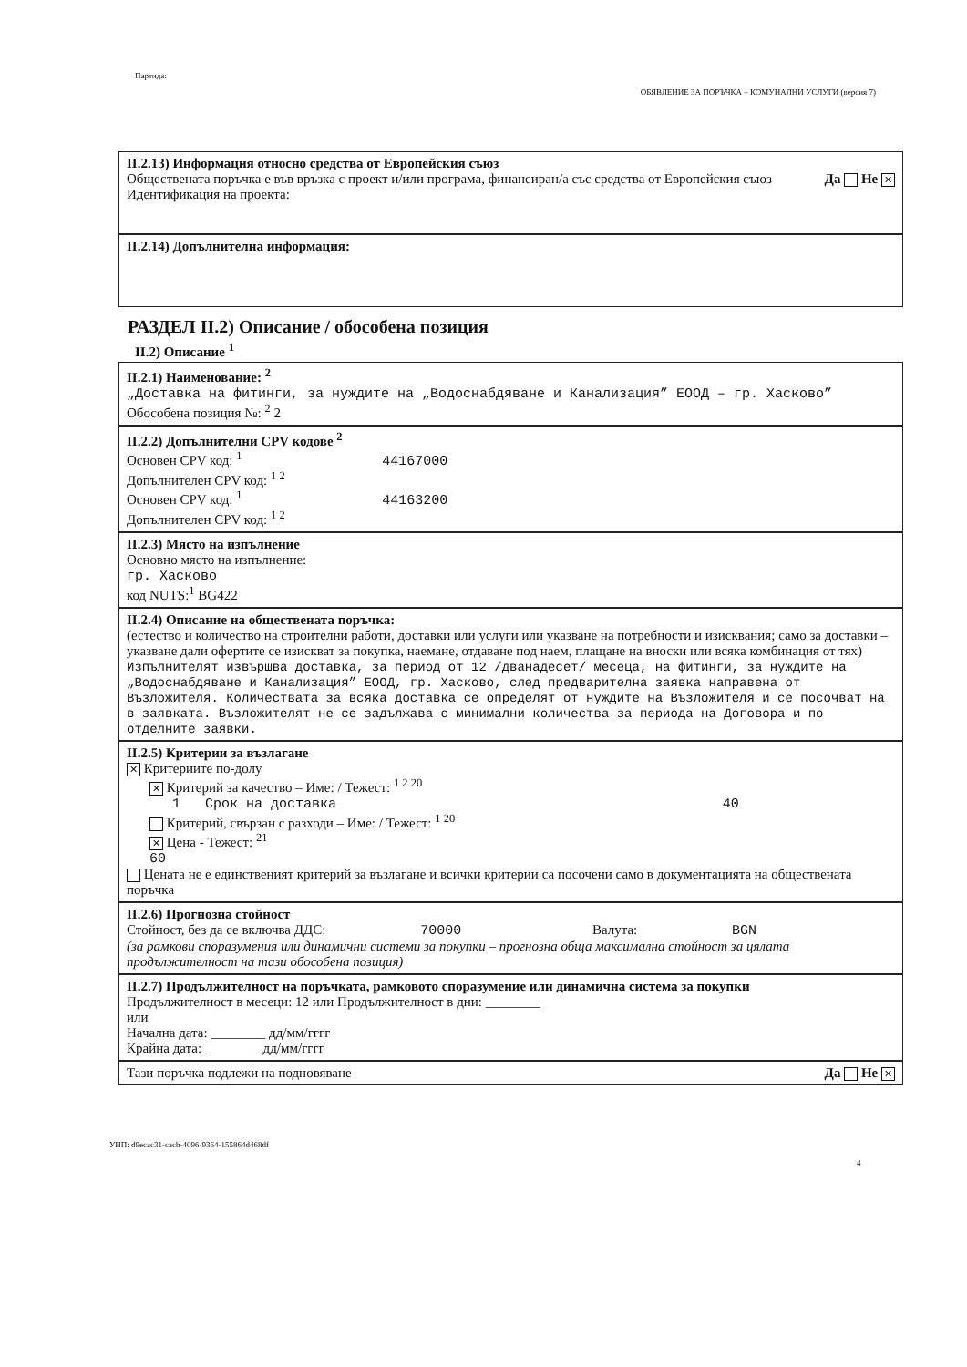Партида:
ОБЯВЛЕНИЕ ЗА ПОРЪЧКА – КОМУНАЛНИ УСЛУГИ (версия 7)
II.2.13) Информация относно средства от Европейския съюз
Обществената поръчка е във връзка с проект и/или програма, финансиран/а със средства от Европейския съюз
Да Не ✕
Идентификация на проекта:
II.2.14) Допълнителна информация:
РАЗДЕЛ II.2) Описание / обособена позиция
II.2) Описание <sup>1</sup>
II.2.1) Наименование: <sup>2</sup>
„Доставка на фитинги, за нуждите на „Водоснабдяване и Канализация” ЕООД – гр. Хасково”
Обособена позиция №: <sup>2</sup> 2
II.2.2) Допълнителни CPV кодове <sup>2</sup>
Основен CPV код: <sup>1</sup> 44167000
Допълнителен CPV код: <sup>1 2</sup>
Основен CPV код: <sup>1</sup> 44163200
Допълнителен CPV код: <sup>1 2</sup>
II.2.3) Място на изпълнение
Основно място на изпълнение:
гр. Хасково
код NUTS:<sup>1</sup> BG422
II.2.4) Описание на обществената поръчка:
(естество и количество на строителни работи, доставки или услуги или указване на потребности и изисквания; само за доставки – указване дали офертите се изискват за покупка, наемане, отдаване под наем, плащане на вноски или всяка комбинация от тях)
Изпълнителят извършва доставка, за период от 12 /дванадесет/ месеца, на фитинги, за нуждите на „Водоснабдяване и Канализация” ЕООД, гр. Хасково, след предварителна заявка направена от Възложителя. Количествата за всяка доставка се определят от нуждите на Възложителя и се посочват на в заявката. Възложителят не се задължава с минимални количества за периода на Договора и по отделните заявки.
II.2.5) Критерии за възлагане
✕ Критериите по-долу
✕ Критерий за качество – Име: / Тежест: <sup>1 2 20</sup>
1 Срок на доставка 40
Критерий, свързан с разходи – Име: / Тежест: <sup>1 20</sup>
✕ Цена - Тежест: <sup>21</sup>
60
Цената не е единственият критерий за възлагане и всички критерии са посочени само в документацията на обществената поръчка
II.2.6) Прогнозна стойност
Стойност, без да се включва ДДС: 70000 Валута: BGN
(за рамкови споразумения или динамични системи за покупки – прогнозна обща максимална стойност за цялата продължителност на тази обособена позиция)
II.2.7) Продължителност на поръчката, рамковото споразумение или динамична система за покупки
Продължителност в месеци: 12 или Продължителност в дни: ________
или
Начална дата: ________ дд/мм/гггг
Крайна дата: ________ дд/мм/гггг
Тази поръчка подлежи на подновяване Да Не ✕
УНП: d9ecac31-cacb-4096-9364-155864d468df
4